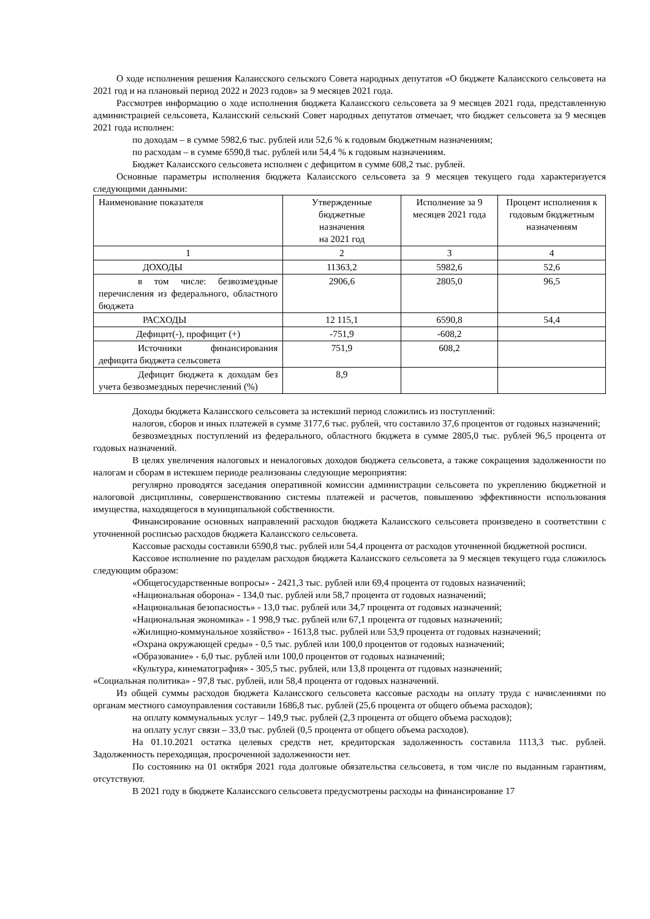О ходе исполнения решения Калаисского сельского Совета народных депутатов «О бюджете Калаисского сельсовета на 2021 год и на плановый период 2022 и 2023 годов» за 9 месяцев 2021 года.
Рассмотрев информацию о ходе исполнения бюджета Калаисского сельсовета за 9 месяцев 2021 года, представленную администрацией сельсовета, Калаисский сельский Совет народных депутатов отмечает, что бюджет сельсовета за 9 месяцев 2021 года исполнен:
по доходам – в сумме 5982,6 тыс. рублей или 52,6 % к годовым бюджетным назначениям;
по расходам – в сумме 6590,8 тыс. рублей или 54,4 % к годовым назначениям.
Бюджет Калаисского сельсовета исполнен с дефицитом в сумме 608,2 тыс. рублей.
Основные параметры исполнения бюджета Калаисского сельсовета за 9 месяцев текущего года характеризуется следующими данными:
| Наименование показателя | Утвержденные бюджетные назначения на 2021 год | Исполнение за 9 месяцев 2021 года | Процент исполнения к годовым бюджетным назначениям |
| --- | --- | --- | --- |
| 1 | 2 | 3 | 4 |
| ДОХОДЫ | 11363,2 | 5982,6 | 52,6 |
| в том числе: безвозмездные перечисления из федерального, областного бюджета | 2906,6 | 2805,0 | 96,5 |
| РАСХОДЫ | 12 115,1 | 6590,8 | 54,4 |
| Дефицит(-), профицит (+) | -751,9 | -608,2 | |
| Источники финансирования дефицита бюджета сельсовета | 751,9 | 608,2 | |
| Дефицит бюджета к доходам без учета безвозмездных перечислений (%) | 8,9 | | |
Доходы бюджета Калаисского сельсовета за истекший период сложились из поступлений:
налогов, сборов и иных платежей в сумме 3177,6 тыс. рублей, что составило 37,6 процентов от годовых назначений;
безвозмездных поступлений из федерального, областного бюджета в сумме 2805,0 тыс. рублей 96,5 процента от годовых назначений.
В целях увеличения налоговых и неналоговых доходов бюджета сельсовета, а также сокращения задолженности по налогам и сборам в истекшем периоде реализованы следующие мероприятия:
регулярно проводятся заседания оперативной комиссии администрации сельсовета по укреплению бюджетной и налоговой дисциплины, совершенствованию системы платежей и расчетов, повышению эффективности использования имущества, находящегося в муниципальной собственности.
Финансирование основных направлений расходов бюджета Калаисского сельсовета произведено в соответствии с уточненной росписью расходов бюджета Калаисского сельсовета.
Кассовые расходы составили 6590,8 тыс. рублей или 54,4 процента от расходов уточненной бюджетной росписи.
Кассовое исполнение по разделам расходов бюджета Калаисского сельсовета за 9 месяцев текущего года сложилось следующим образом:
«Общегосударственные вопросы» - 2421,3 тыс. рублей или 69,4 процента от годовых назначений;
«Национальная оборона» - 134,0 тыс. рублей или 58,7 процента от годовых назначений;
«Национальная безопасность» - 13,0 тыс. рублей или 34,7 процента от годовых назначений;
«Национальная экономика» - 1 998,9 тыс. рублей или 67,1 процента от годовых назначений;
«Жилищно-коммунальное хозяйство» - 1613,8 тыс. рублей или 53,9 процента от годовых назначений;
«Охрана окружающей среды» - 0,5 тыс. рублей или 100,0 процентов от годовых назначений;
«Образование» - 6,0 тыс. рублей или 100,0 процентов от годовых назначений;
«Культура, кинематография» - 305,5 тыс. рублей, или 13,8 процента от годовых назначений;
«Социальная политика» - 97,8 тыс. рублей, или 58,4 процента от годовых назначений.
Из общей суммы расходов бюджета Калаисского сельсовета кассовые расходы на оплату труда с начислениями по органам местного самоуправления составили 1686,8 тыс. рублей (25,6 процента от общего объема расходов);
на оплату коммунальных услуг – 149,9 тыс. рублей (2,3 процента от общего объема расходов);
на оплату услуг связи – 33,0 тыс. рублей (0,5 процента от общего объема расходов).
На 01.10.2021 остатка целевых средств нет, кредиторская задолженность составила 1113,3 тыс. рублей. Задолженность переходящая, просроченной задолженности нет.
По состоянию на 01 октября 2021 года долговые обязательства сельсовета, в том числе по выданным гарантиям, отсутствуют.
В 2021 году в бюджете Калаисского сельсовета предусмотрены расходы на финансирование 17